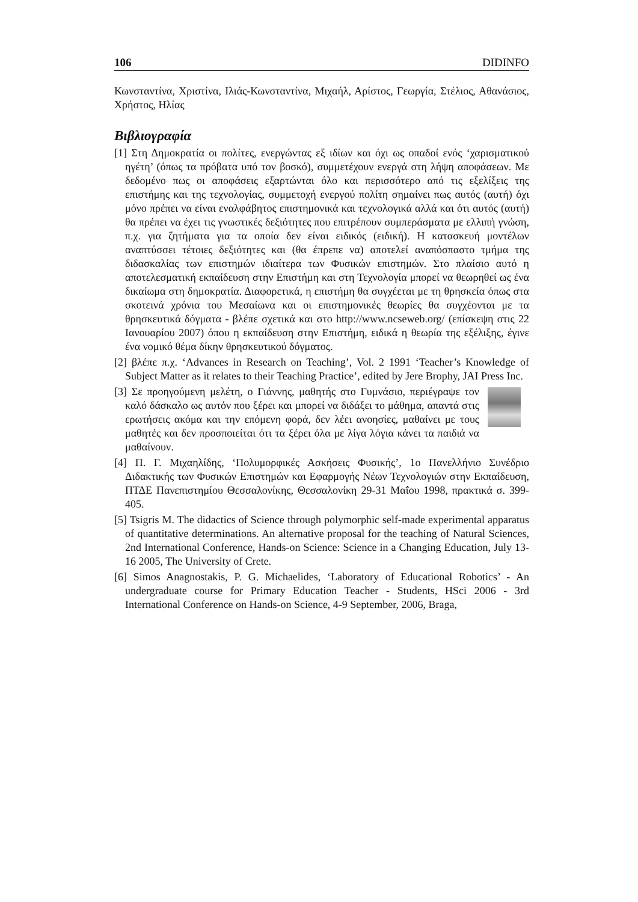106 DIDINFO
Κωνσταντίνα, Χριστίνα, Ιλιάς-Κωνσταντίνα, Μιχαήλ, Αρίστος, Γεωργία, Στέλιος, Αθανάσιος, Χρήστος, Ηλίας
Βιβλιογραφία
[1] Στη Δημοκρατία οι πολίτες, ενεργώντας εξ ιδίων και όχι ως οπαδοί ενός ‘χαρισματικού ηγέτη’ (όπως τα πρόβατα υπό τον βοσκό), συμμετέχουν ενεργά στη λήψη αποφάσεων. Με δεδομένο πως οι αποφάσεις εξαρτώνται όλο και περισσότερο από τις εξελίξεις της επιστήμης και της τεχνολογίας, συμμετοχή ενεργού πολίτη σημαίνει πως αυτός (αυτή) όχι μόνο πρέπει να είναι εναλφάβητος επιστημονικά και τεχνολογικά αλλά και ότι αυτός (αυτή) θα πρέπει να έχει τις γνωστικές δεξιότητες που επιτρέπουν συμπεράσματα με ελλιπή γνώση, π.χ. για ζητήματα για τα οποία δεν είναι ειδικός (ειδική). Η κατασκευή μοντέλων αναπτύσσει τέτοιες δεξιότητες και (θα έπρεπε να) αποτελεί αναπόσπαστο τμήμα της διδασκαλίας των επιστημών ιδιαίτερα των Φυσικών επιστημών. Στο πλαίσιο αυτό η αποτελεσματική εκπαίδευση στην Επιστήμη και στη Τεχνολογία μπορεί να θεωρηθεί ως ένα δικαίωμα στη δημοκρατία. Διαφορετικά, η επιστήμη θα συγχέεται με τη θρησκεία όπως στα σκοτεινά χρόνια του Μεσαίωνα και οι επιστημονικές θεωρίες θα συγχέονται με τα θρησκευτικά δόγματα - βλέπε σχετικά και στο http://www.ncseweb.org/ (επίσκεψη στις 22 Ιανουαρίου 2007) όπου η εκπαίδευση στην Επιστήμη, ειδικά η θεωρία της εξέλιξης, έγινε ένα νομικό θέμα δίκην θρησκευτικού δόγματος.
[2] βλέπε π.χ. ‘Advances in Research on Teaching’, Vol. 2 1991 ‘Teacher’s Knowledge of Subject Matter as it relates to their Teaching Practice’, edited by Jere Brophy, JAI Press Inc.
[3] Σε προηγούμενη μελέτη, ο Γιάννης, μαθητής στο Γυμνάσιο, περιέγραψε τον καλό δάσκαλο ως αυτόν που ξέρει και μπορεί να διδάξει το μάθημα, απαντά στις ερωτήσεις ακόμα και την επόμενη φορά, δεν λέει ανοησίες, μαθαίνει με τους μαθητές και δεν προσποιείται ότι τα ξέρει όλα με λίγα λόγια κάνει τα παιδιά να μαθαίνουν.
[4] Π. Γ. Μιχαηλίδης, ‘Πολυμορφικές Ασκήσεις Φυσικής’, 1ο Πανελλήνιο Συνέδριο Διδακτικής των Φυσικών Επιστημών και Εφαρμογής Νέων Τεχνολογιών στην Εκπαίδευση, ΠΤΔΕ Πανεπιστημίου Θεσσαλονίκης, Θεσσαλονίκη 29-31 Μαΐου 1998, πρακτικά σ. 399-405.
[5] Tsigris M. The didactics of Science through polymorphic self-made experimental apparatus of quantitative determinations. An alternative proposal for the teaching of Natural Sciences, 2nd International Conference, Hands-on Science: Science in a Changing Education, July 13-16 2005, The University of Crete.
[6] Simos Anagnostakis, P. G. Michaelides, ‘Laboratory of Educational Robotics’ - An undergraduate course for Primary Education Teacher - Students, HSci 2006 - 3rd International Conference on Hands-on Science, 4-9 September, 2006, Braga,